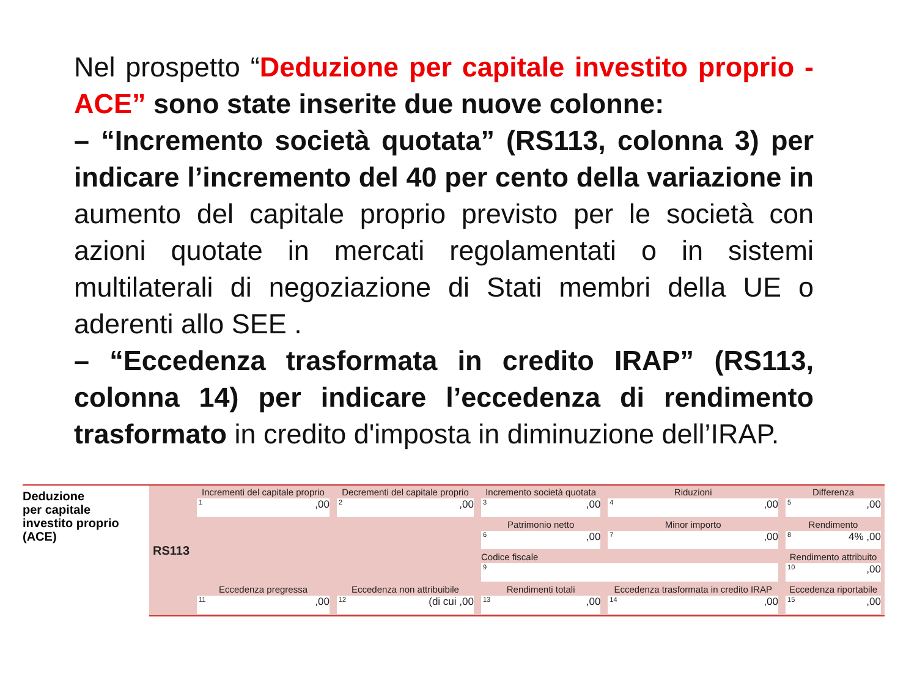Nel prospetto “Deduzione per capitale investito proprio - ACE” sono state inserite due nuove colonne:
– “Incremento società quotata” (RS113, colonna 3) per indicare l’incremento del 40 per cento della variazione in aumento del capitale proprio previsto per le società con azioni quotate in mercati regolamentati o in sistemi multilaterali di negoziazione di Stati membri della UE o aderenti allo SEE .
– “Eccedenza trasformata in credito IRAP” (RS113, colonna 14) per indicare l’eccedenza di rendimento trasformato in credito d'imposta in diminuzione dell’IRAP.
Deduzione
per capitale
investito proprio
(ACE)
| RS113 | Incrementi del capitale proprio 1 ,00 | Decrementi del capitale proprio 2 ,00 | Incremento società quotata 3 ,00 | Riduzioni 4 ,00 | Differenza 5 ,00 |
| | | | Patrimonio netto 6 ,00 | Minor importo 7 ,00 | Rendimento 4% 8 ,00 |
| | | | Codice fiscale 9 | | Rendimento attribuito 10 ,00 |
| | Eccedenza pregressa 11 ,00 | Eccedenza non attribuibile (di cui 12 ,00 | Rendimenti totali 13 ,00 | Eccedenza trasformata in credito IRAP 14 ,00 | Eccedenza riportabile 15 ,00 |